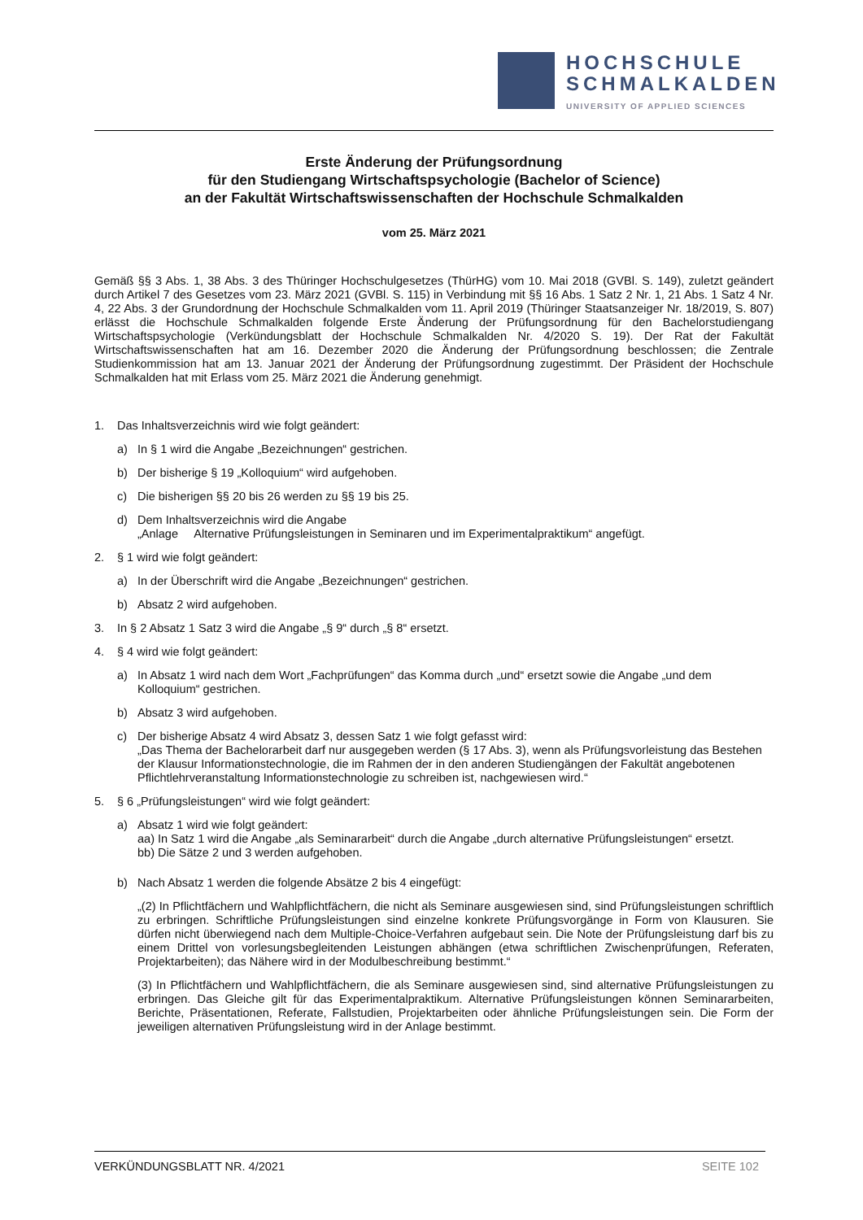HOCHSCHULE
SCHMALKALDEN
UNIVERSITY OF APPLIED SCIENCES
Erste Änderung der Prüfungsordnung
für den Studiengang Wirtschaftspsychologie (Bachelor of Science)
an der Fakultät Wirtschaftswissenschaften der Hochschule Schmalkalden
vom 25. März 2021
Gemäß §§ 3 Abs. 1, 38 Abs. 3 des Thüringer Hochschulgesetzes (ThürHG) vom 10. Mai 2018 (GVBl. S. 149), zuletzt geändert durch Artikel 7 des Gesetzes vom 23. März 2021 (GVBl. S. 115) in Verbindung mit §§ 16 Abs. 1 Satz 2 Nr. 1, 21 Abs. 1 Satz 4 Nr. 4, 22 Abs. 3 der Grundordnung der Hochschule Schmalkalden vom 11. April 2019 (Thüringer Staatsanzeiger Nr. 18/2019, S. 807) erlässt die Hochschule Schmalkalden folgende Erste Änderung der Prüfungsordnung für den Bachelorstudiengang Wirtschaftspsychologie (Verkündungsblatt der Hochschule Schmalkalden Nr. 4/2020 S. 19). Der Rat der Fakultät Wirtschaftswissenschaften hat am 16. Dezember 2020 die Änderung der Prüfungsordnung beschlossen; die Zentrale Studienkommission hat am 13. Januar 2021 der Änderung der Prüfungsordnung zugestimmt. Der Präsident der Hochschule Schmalkalden hat mit Erlass vom 25. März 2021 die Änderung genehmigt.
1. Das Inhaltsverzeichnis wird wie folgt geändert:
a) In § 1 wird die Angabe „Bezeichnungen“ gestrichen.
b) Der bisherige § 19 „Kolloquium“ wird aufgehoben.
c) Die bisherigen §§ 20 bis 26 werden zu §§ 19 bis 25.
d) Dem Inhaltsverzeichnis wird die Angabe
„Anlage Alternative Prüfungsleistungen in Seminaren und im Experimentalpraktikum“ angefügt.
2. § 1 wird wie folgt geändert:
a) In der Überschrift wird die Angabe „Bezeichnungen“ gestrichen.
b) Absatz 2 wird aufgehoben.
3. In § 2 Absatz 1 Satz 3 wird die Angabe „§ 9“ durch „§ 8“ ersetzt.
4. § 4 wird wie folgt geändert:
a) In Absatz 1 wird nach dem Wort „Fachprüfungen“ das Komma durch „und“ ersetzt sowie die Angabe „und dem Kolloquium“ gestrichen.
b) Absatz 3 wird aufgehoben.
c) Der bisherige Absatz 4 wird Absatz 3, dessen Satz 1 wie folgt gefasst wird:
„Das Thema der Bachelorarbeit darf nur ausgegeben werden (§ 17 Abs. 3), wenn als Prüfungsvorleistung das Bestehen der Klausur Informationstechnologie, die im Rahmen der in den anderen Studiengängen der Fakultät angebotenen Pflichtlehrveranstaltung Informationstechnologie zu schreiben ist, nachgewiesen wird.“
5. § 6 „Prüfungsleistungen“ wird wie folgt geändert:
a) Absatz 1 wird wie folgt geändert:
aa) In Satz 1 wird die Angabe „als Seminararbeit“ durch die Angabe „durch alternative Prüfungsleistungen“ ersetzt.
bb) Die Sätze 2 und 3 werden aufgehoben.
b) Nach Absatz 1 werden die folgende Absätze 2 bis 4 eingefügt:
„(2) In Pflichtfächern und Wahlpflichtfächern, die nicht als Seminare ausgewiesen sind, sind Prüfungsleistungen schriftlich zu erbringen. Schriftliche Prüfungsleistungen sind einzelne konkrete Prüfungsvorgänge in Form von Klausuren. Sie dürfen nicht überwiegend nach dem Multiple-Choice-Verfahren aufgebaut sein. Die Note der Prüfungsleistung darf bis zu einem Drittel von vorlesungsbegleitenden Leistungen abhängen (etwa schriftlichen Zwischenprüfungen, Referaten, Projektarbeiten); das Nähere wird in der Modulbeschreibung bestimmt.“
(3) In Pflichtfächern und Wahlpflichtfächern, die als Seminare ausgewiesen sind, sind alternative Prüfungsleistungen zu erbringen. Das Gleiche gilt für das Experimentalpraktikum. Alternative Prüfungsleistungen können Seminararbeiten, Berichte, Präsentationen, Referate, Fallstudien, Projektarbeiten oder ähnliche Prüfungsleistungen sein. Die Form der jeweiligen alternativen Prüfungsleistung wird in der Anlage bestimmt.
VERKÜNDUNGSBLATT NR. 4/2021 SEITE 102